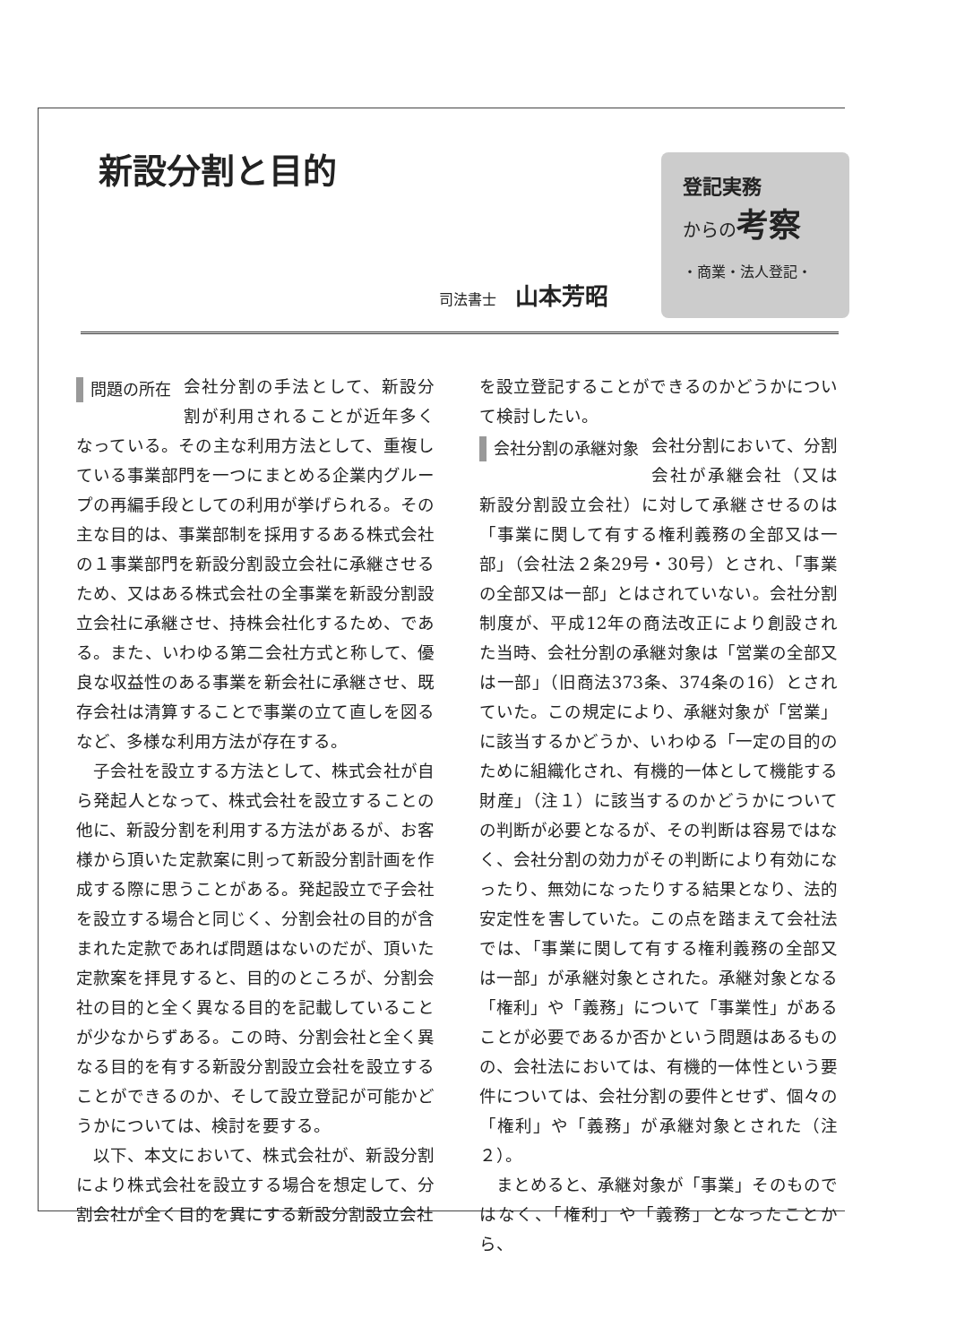新設分割と目的
司法書士 山本芳昭
登記実務
からの考察
・商業・法人登記・
問題の所在
会社分割の手法として、新設分割が利用されることが近年多くなっている。その主な利用方法として、重複している事業部門を一つにまとめる企業内グループの再編手段としての利用が挙げられる。その主な目的は、事業部制を採用するある株式会社の１事業部門を新設分割設立会社に承継させるため、又はある株式会社の全事業を新設分割設立会社に承継させ、持株会社化するため、である。また、いわゆる第二会社方式と称して、優良な収益性のある事業を新会社に承継させ、既存会社は清算することで事業の立て直しを図るなど、多様な利用方法が存在する。
子会社を設立する方法として、株式会社が自ら発起人となって、株式会社を設立することの他に、新設分割を利用する方法があるが、お客様から頂いた定款案に則って新設分割計画を作成する際に思うことがある。発起設立で子会社を設立する場合と同じく、分割会社の目的が含まれた定款であれば問題はないのだが、頂いた定款案を拝見すると、目的のところが、分割会社の目的と全く異なる目的を記載していることが少なからずある。この時、分割会社と全く異なる目的を有する新設分割設立会社を設立することができるのか、そして設立登記が可能かどうかについては、検討を要する。
以下、本文において、株式会社が、新設分割により株式会社を設立する場合を想定して、分割会社が全く目的を異にする新設分割設立会社
を設立登記することができるのかどうかについて検討したい。
会社分割の承継対象
会社分割において、分割会社が承継会社（又は新設分割設立会社）に対して承継させるのは「事業に関して有する権利義務の全部又は一部」（会社法２条29号・30号）とされ、「事業の全部又は一部」とはされていない。会社分割制度が、平成12年の商法改正により創設された当時、会社分割の承継対象は「営業の全部又は一部」（旧商法373条、374条の16）とされていた。この規定により、承継対象が「営業」に該当するかどうか、いわゆる「一定の目的のために組織化され、有機的一体として機能する財産」（注１）に該当するのかどうかについての判断が必要となるが、その判断は容易ではなく、会社分割の効力がその判断により有効になったり、無効になったりする結果となり、法的安定性を害していた。この点を踏まえて会社法では、「事業に関して有する権利義務の全部又は一部」が承継対象とされた。承継対象となる「権利」や「義務」について「事業性」があることが必要であるか否かという問題はあるものの、会社法においては、有機的一体性という要件については、会社分割の要件とせず、個々の「権利」や「義務」が承継対象とされた（注２）。
まとめると、承継対象が「事業」そのものではなく、「権利」や「義務」となったことから、